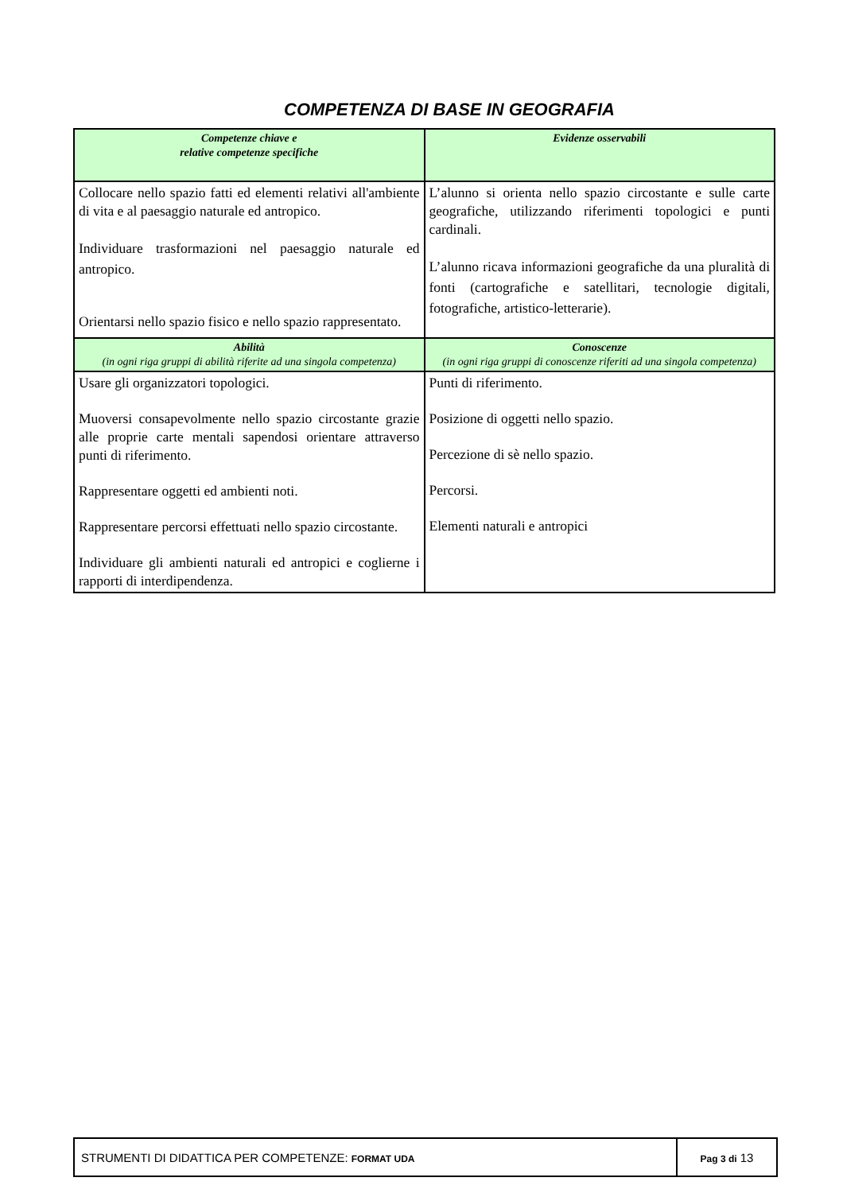COMPETENZA DI BASE IN GEOGRAFIA
| Competenze chiave e relative competenze specifiche | Evidenze osservabili |
| --- | --- |
| Collocare nello spazio fatti ed elementi relativi all'ambiente di vita e al paesaggio naturale ed antropico. Individuare trasformazioni nel paesaggio naturale ed antropico. Orientarsi nello spazio fisico e nello spazio rappresentato. | L’alunno si orienta nello spazio circostante e sulle carte geografiche, utilizzando riferimenti topologici e punti cardinali. L’alunno ricava informazioni geografiche da una pluralità di fonti (cartografiche e satellitari, tecnologie digitali, fotografiche, artistico-letterarie). |
| Abilità (in ogni riga gruppi di abilità riferite ad una singola competenza) | Conoscenze (in ogni riga gruppi di conoscenze riferiti ad una singola competenza) |
| Usare gli organizzatori topologici. Muoversi consapevolmente nello spazio circostante grazie alle proprie carte mentali sapendosi orientare attraverso punti di riferimento. Rappresentare oggetti ed ambienti noti. Rappresentare percorsi effettuati nello spazio circostante. Individuare gli ambienti naturali ed antropici e coglierne i rapporti di interdipendenza. | Punti di riferimento. Posizione di oggetti nello spazio. Percezione di sè nello spazio. Percorsi. Elementi naturali e antropici |
| STRUMENTI DI DIDATTICA PER COMPETENZE: FORMAT UDA | Pag 3 di 13 |